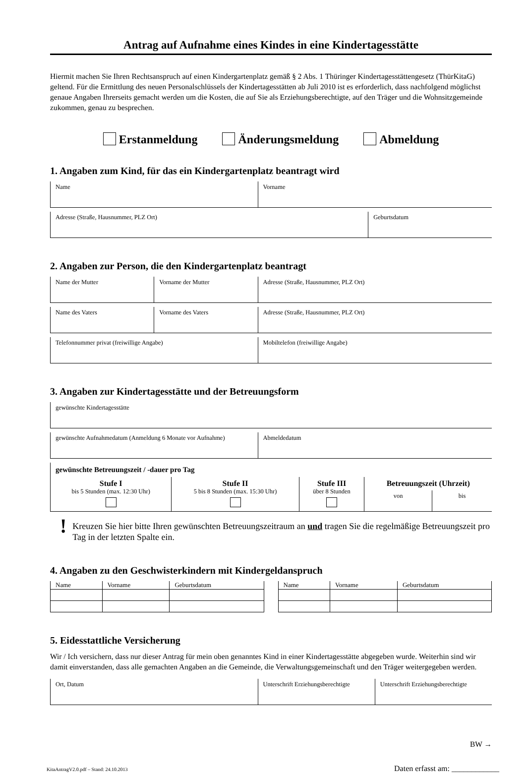Antrag auf Aufnahme eines Kindes in eine Kindertagesstätte
Hiermit machen Sie Ihren Rechtsanspruch auf einen Kindergartenplatz gemäß § 2 Abs. 1 Thüringer Kindertagesstättengesetz (ThürKitaG) geltend. Für die Ermittlung des neuen Personalschlüssels der Kindertagesstätten ab Juli 2010 ist es erforderlich, dass nachfolgend möglichst genaue Angaben Ihrerseits gemacht werden um die Kosten, die auf Sie als Erziehungsberechtigte, auf den Träger und die Wohnsitzgemeinde zukommen, genau zu besprechen.
Erstanmeldung Änderungsmeldung Abmeldung
1. Angaben zum Kind, für das ein Kindergartenplatz beantragt wird
| Name | Vorname |
| Adresse (Straße, Hausnummer, PLZ Ort) | Geburtsdatum |
2. Angaben zur Person, die den Kindergartenplatz beantragt
| Name der Mutter | Vorname der Mutter | Adresse (Straße, Hausnummer, PLZ Ort) |
| Name des Vaters | Vorname des Vaters | Adresse (Straße, Hausnummer, PLZ Ort) |
| Telefonnummer privat (freiwillige Angabe) | Mobiltelefon (freiwillige Angabe) |
3. Angaben zur Kindertagesstätte und der Betreuungsform
| gewünschte Kindertagesstätte |
| gewünschte Aufnahmedatum (Anmeldung 6 Monate vor Aufnahme) | Abmeldedatum |
| gewünschte Betreuungszeit / -dauer pro Tag | | | | |
| Stufe I bis 5 Stunden (max. 12:30 Uhr) | Stufe II 5 bis 8 Stunden (max. 15:30 Uhr) | Stufe III über 8 Stunden | Betreuungszeit (Uhrzeit) | |
| | | | von | bis |
!
Kreuzen Sie hier bitte Ihren gewünschten Betreuungszeitraum an und tragen Sie die regelmäßige Betreuungszeit pro Tag in der letzten Spalte ein.
4. Angaben zu den Geschwisterkindern mit Kindergeldanspruch
| Name | Vorname | Geburtsdatum |
| Name | Vorname | Geburtsdatum |
5. Eidesstattliche Versicherung
Wir / Ich versichern, dass nur dieser Antrag für mein oben genanntes Kind in einer Kindertagesstätte abgegeben wurde. Weiterhin sind wir damit einverstanden, dass alle gemachten Angaben an die Gemeinde, die Verwaltungsgemeinschaft und den Träger weitergegeben werden.
| Ort, Datum | Unterschrift Erziehungsberechtigte | Unterschrift Erziehungsberechtigte |
BW →
KitaAntragV2.0.pdf – Stand: 24.10.2013 Daten erfasst am: ____________